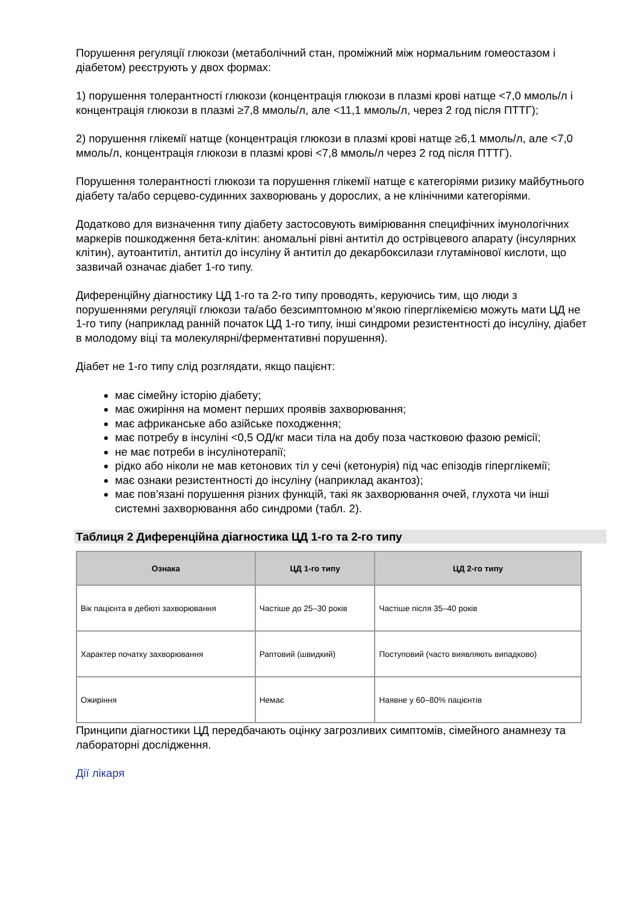Порушення регуляції глюкози (метаболічний стан, проміжний між нормальним гомеостазом і діабетом) реєструють у двох формах:
1) порушення толерантності глюкози (концентрація глюкози в плазмі крові натще <7,0 ммоль/л і концентрація глюкози в плазмі ≥7,8 ммоль/л, але <11,1 ммоль/л, через 2 год після ПТТГ);
2) порушення глікемії натще (концентрація глюкози в плазмі крові натще ≥6,1 ммоль/л, але <7,0 ммоль/л, концентрація глюкози в плазмі крові <7,8 ммоль/л через 2 год після ПТТГ).
Порушення толерантності глюкози та порушення глікемії натще є категоріями ризику майбутнього діабету та/або серцево-судинних захворювань у дорослих, а не клінічними категоріями.
Додатково для визначення типу діабету застосовують вимірювання специфічних імунологічних маркерів пошкодження бета-клітин: аномальні рівні антитіл до острівцевого апарату (інсулярних клітин), аутоантитіл, антитіл до інсуліну й антитіл до декарбоксилази глутамінової кислоти, що зазвичай означає діабет 1-го типу.
Диференційну діагностику ЦД 1-го та 2-го типу проводять, керуючись тим, що люди з порушеннями регуляції глюкози та/або безсимптомною м’якою гіперглікемією можуть мати ЦД не 1-го типу (наприклад ранній початок ЦД 1-го типу, інші синдроми резистентності до інсуліну, діабет в молодому віці та молекулярні/ферментативні порушення).
Діабет не 1-го типу слід розглядати, якщо пацієнт:
має сімейну історію діабету;
має ожиріння на момент перших проявів захворювання;
має африканське або азійське походження;
має потребу в інсуліні <0,5 ОД/кг маси тіла на добу поза частковою фазою ремісії;
не має потреби в інсулінотерапії;
рідко або ніколи не мав кетонових тіл у сечі (кетонурія) під час епізодів гіперглікемії;
має ознаки резистентності до інсуліну (наприклад акантоз);
має пов’язані порушення різних функцій, такі як захворювання очей, глухота чи інші системні захворювання або синдроми (табл. 2).
Таблиця 2 Диференційна діагностика ЦД 1-го та 2-го типу
| Ознака | ЦД 1-го типу | ЦД 2-го типу |
| --- | --- | --- |
| Вік пацієнта в дебюті захворювання | Частіше до 25–30 років | Частіше після 35–40 років |
| Характер початку захворювання | Раптовий (швидкий) | Поступовий (часто виявляють випадково) |
| Ожиріння | Немає | Наявне у 60–80% пацієнтів |
Принципи діагностики ЦД передбачають оцінку загрозливих симптомів, сімейного анамнезу та лабораторні дослідження.
Дії лікаря